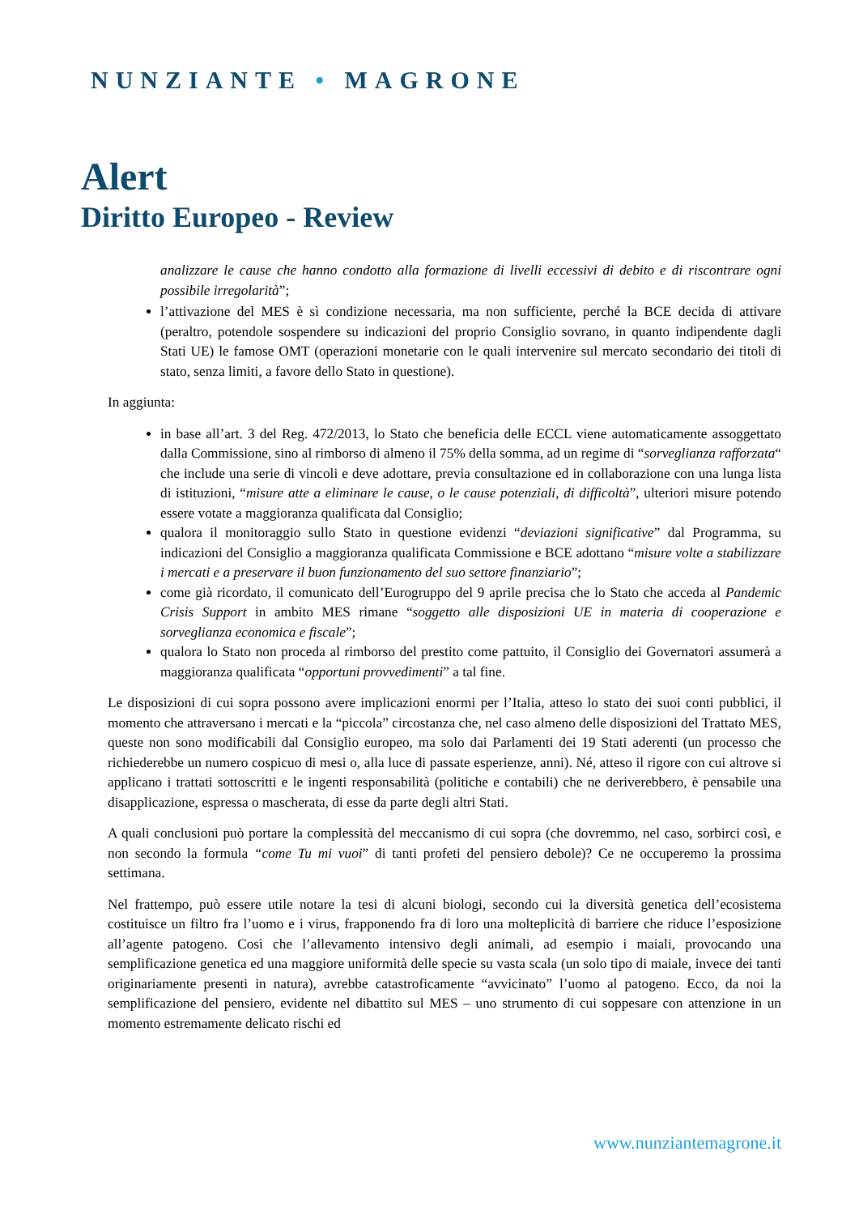NUNZIANTE • MAGRONE
Alert
Diritto Europeo - Review
analizzare le cause che hanno condotto alla formazione di livelli eccessivi di debito e di riscontrare ogni possibile irregolarità”;
l’attivazione del MES è sì condizione necessaria, ma non sufficiente, perché la BCE decida di attivare (peraltro, potendole sospendere su indicazioni del proprio Consiglio sovrano, in quanto indipendente dagli Stati UE) le famose OMT (operazioni monetarie con le quali intervenire sul mercato secondario dei titoli di stato, senza limiti, a favore dello Stato in questione).
In aggiunta:
in base all’art. 3 del Reg. 472/2013, lo Stato che beneficia delle ECCL viene automaticamente assoggettato dalla Commissione, sino al rimborso di almeno il 75% della somma, ad un regime di “sorveglianza rafforzata“ che include una serie di vincoli e deve adottare, previa consultazione ed in collaborazione con una lunga lista di istituzioni, “misure atte a eliminare le cause, o le cause potenziali, di difficoltà”, ulteriori misure potendo essere votate a maggioranza qualificata dal Consiglio;
qualora il monitoraggio sullo Stato in questione evidenzi “deviazioni significative” dal Programma, su indicazioni del Consiglio a maggioranza qualificata Commissione e BCE adottano “misure volte a stabilizzare i mercati e a preservare il buon funzionamento del suo settore finanziario”;
come già ricordato, il comunicato dell’Eurogruppo del 9 aprile precisa che lo Stato che acceda al Pandemic Crisis Support in ambito MES rimane “soggetto alle disposizioni UE in materia di cooperazione e sorveglianza economica e fiscale”;
qualora lo Stato non proceda al rimborso del prestito come pattuito, il Consiglio dei Governatori assumerà a maggioranza qualificata “opportuni provvedimenti” a tal fine.
Le disposizioni di cui sopra possono avere implicazioni enormi per l’Italia, atteso lo stato dei suoi conti pubblici, il momento che attraversano i mercati e la “piccola” circostanza che, nel caso almeno delle disposizioni del Trattato MES, queste non sono modificabili dal Consiglio europeo, ma solo dai Parlamenti dei 19 Stati aderenti (un processo che richiederebbe un numero cospicuo di mesi o, alla luce di passate esperienze, anni). Né, atteso il rigore con cui altrove si applicano i trattati sottoscritti e le ingenti responsabilità (politiche e contabili) che ne deriverebbero, è pensabile una disapplicazione, espressa o mascherata, di esse da parte degli altri Stati.
A quali conclusioni può portare la complessità del meccanismo di cui sopra (che dovremmo, nel caso, sorbirci così, e non secondo la formula “come Tu mi vuoi” di tanti profeti del pensiero debole)? Ce ne occuperemo la prossima settimana.
Nel frattempo, può essere utile notare la tesi di alcuni biologi, secondo cui la diversità genetica dell’ecosistema costituisce un filtro fra l’uomo e i virus, frapponendo fra di loro una molteplicità di barriere che riduce l’esposizione all’agente patogeno. Così che l’allevamento intensivo degli animali, ad esempio i maiali, provocando una semplificazione genetica ed una maggiore uniformità delle specie su vasta scala (un solo tipo di maiale, invece dei tanti originariamente presenti in natura), avrebbe catastroficamente “avvicinato” l’uomo al patogeno. Ecco, da noi la semplificazione del pensiero, evidente nel dibattito sul MES – uno strumento di cui soppesare con attenzione in un momento estremamente delicato rischi ed
www.nunziantemagrone.it